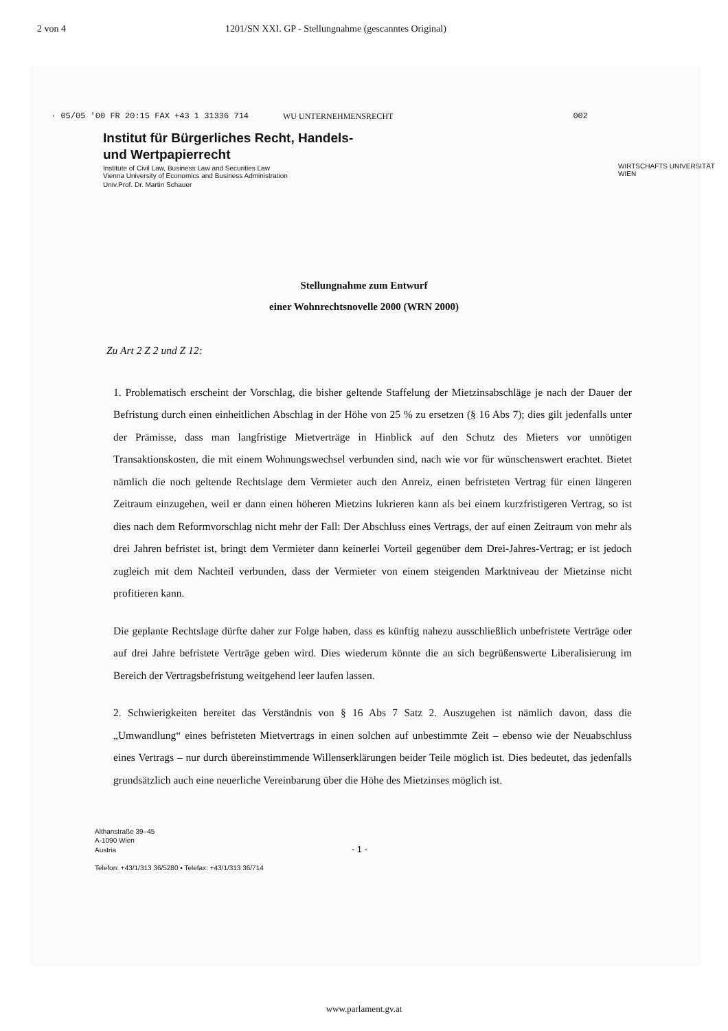2 von 4 1201/SN XXI. GP - Stellungnahme (gescanntes Original)
· 05/05 '00 FR 20:15 FAX +43 1 31336 714 WU UNTERNEHMENSRECHT 002
Institut für Bürgerliches Recht, Handels-
und Wertpapierrecht
Institute of Civil Law, Business Law and Securities Law
Vienna University of Economics and Business Administration
Univ.Prof. Dr. Martin Schauer
WIRTSCHAFTS UNIVERSITÄT WIEN
Stellungnahme zum Entwurf
einer Wohnrechtsnovelle 2000 (WRN 2000)
Zu Art 2 Z 2 und Z 12:
1. Problematisch erscheint der Vorschlag, die bisher geltende Staffelung der Mietzinsabschläge je nach der Dauer der Befristung durch einen einheitlichen Abschlag in der Höhe von 25 % zu ersetzen (§ 16 Abs 7); dies gilt jedenfalls unter der Prämisse, dass man langfristige Mietverträge in Hinblick auf den Schutz des Mieters vor unnötigen Transaktionskosten, die mit einem Wohnungswechsel verbunden sind, nach wie vor für wünschenswert erachtet. Bietet nämlich die noch geltende Rechtslage dem Vermieter auch den Anreiz, einen befristeten Vertrag für einen längeren Zeitraum einzugehen, weil er dann einen höheren Mietzins lukrieren kann als bei einem kurzfristigeren Vertrag, so ist dies nach dem Reformvorschlag nicht mehr der Fall: Der Abschluss eines Vertrags, der auf einen Zeitraum von mehr als drei Jahren befristet ist, bringt dem Vermieter dann keinerlei Vorteil gegenüber dem Drei-Jahres-Vertrag; er ist jedoch zugleich mit dem Nachteil verbunden, dass der Vermieter von einem steigenden Marktniveau der Mietzinse nicht profitieren kann.
Die geplante Rechtslage dürfte daher zur Folge haben, dass es künftig nahezu ausschließlich unbefristete Verträge oder auf drei Jahre befristete Verträge geben wird. Dies wiederum könnte die an sich begrüßenswerte Liberalisierung im Bereich der Vertragsbefristung weitgehend leer laufen lassen.
2. Schwierigkeiten bereitet das Verständnis von § 16 Abs 7 Satz 2. Auszugehen ist nämlich davon, dass die „Umwandlung“ eines befristeten Mietvertrags in einen solchen auf unbestimmte Zeit – ebenso wie der Neuabschluss eines Vertrags – nur durch übereinstimmende Willenserklärungen beider Teile möglich ist. Dies bedeutet, das jedenfalls grundsätzlich auch eine neuerliche Vereinbarung über die Höhe des Mietzinses möglich ist.
Althanstraße 39–45
A-1090 Wien
Austria - 1 -
Telefon: +43/1/313 36/5280 ▪ Telefax: +43/1/313 36/714
www.parlament.gv.at